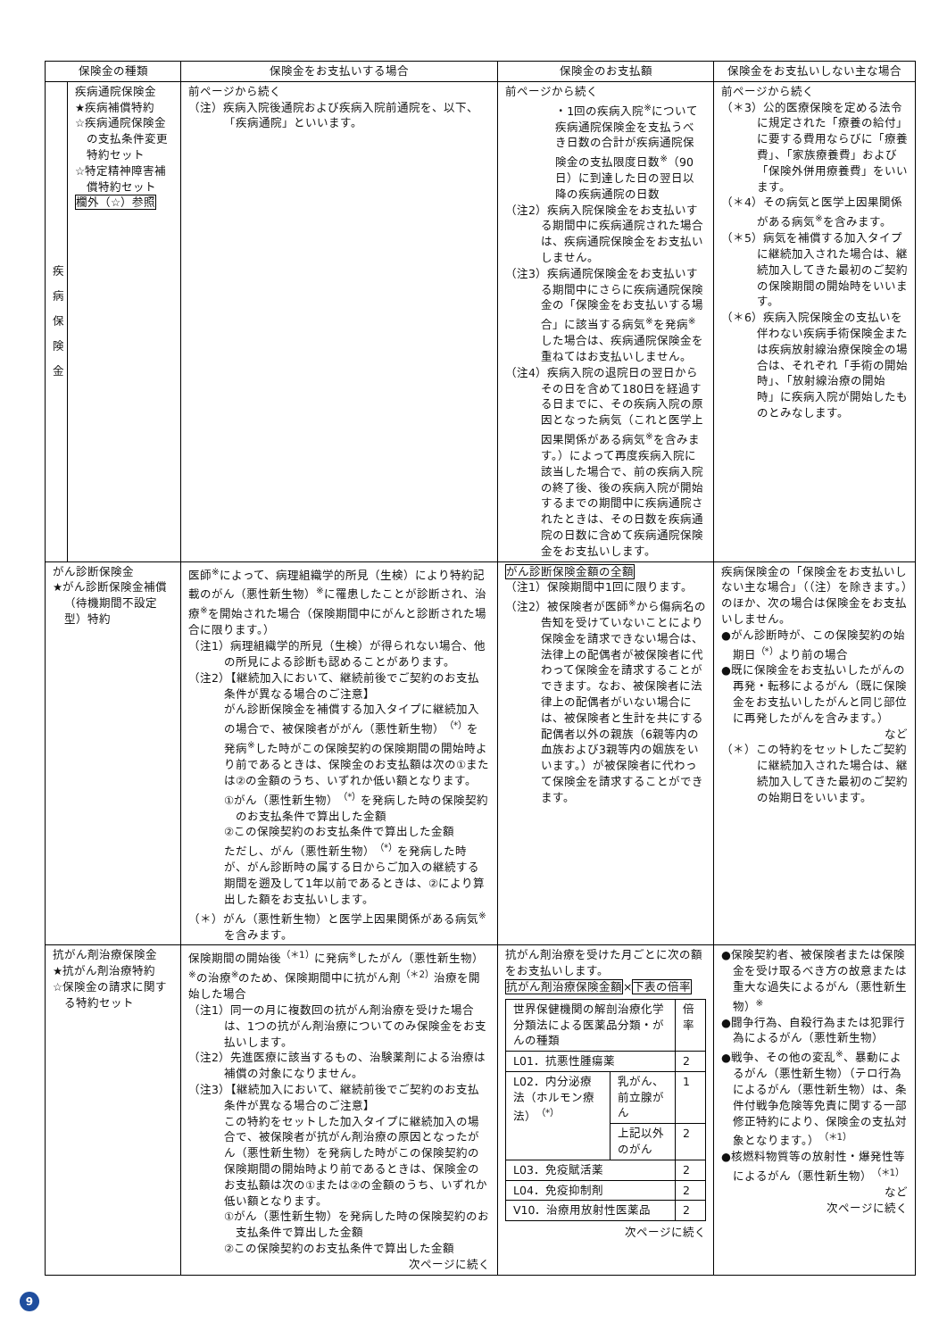| 保険金の種類 | | 保険金をお支払いする場合 | 保険金のお支払額 | 保険金をお支払いしない主な場合 |
| --- | --- | --- | --- | --- |
| 疾 病 保 険 金 | 疾病通院保険金 ★疾病補償特約 ☆疾病通院保険金の支払条件変更特約セット ☆特定精神障害補償特約セット 欄外（☆）参照 | 前ページから続く （注）疾病入院後通院および疾病入院前通院を、以下、「疾病通院」といいます。 | 前ページから続く ・1回の疾病入院<sup>※</sup>について疾病通院保険金を支払うべき日数の合計が疾病通院保険金の支払限度日数<sup>※</sup>（90日）に到達した日の翌日以降の疾病通院の日数 （注2）疾病入院保険金をお支払いする期間中に疾病通院された場合は、疾病通院保険金をお支払いしません。 （注3）疾病通院保険金をお支払いする期間中にさらに疾病通院保険金の「保険金をお支払いする場合」に該当する病気<sup>※</sup>を発病<sup>※</sup>した場合は、疾病通院保険金を重ねてはお支払いしません。 （注4）疾病入院の退院日の翌日からその日を含めて180日を経過する日までに、その疾病入院の原因となった病気（これと医学上因果関係がある病気<sup>※</sup>を含みます。）によって再度疾病入院に該当した場合で、前の疾病入院の終了後、後の疾病入院が開始するまでの期間中に疾病通院されたときは、その日数を疾病通院の日数に含めて疾病通院保険金をお支払いします。 | 前ページから続く （＊3）公的医療保険を定める法令に規定された「療養の給付」に要する費用ならびに「療養費」、「家族療養費」および「保険外併用療養費」をいいます。 （＊4）その病気と医学上因果関係がある病気<sup>※</sup>を含みます。 （＊5）病気を補償する加入タイプに継続加入された場合は、継続加入してきた最初のご契約の保険期間の開始時をいいます。 （＊6）疾病入院保険金の支払いを伴わない疾病手術保険金または疾病放射線治療保険金の場合は、それぞれ「手術の開始時」、「放射線治療の開始時」に疾病入院が開始したものとみなします。 |
| がん診断保険金 ★がん診断保険金補償（待機期間不設定型）特約 | | 医師<sup>※</sup>によって、病理組織学的所見（生検）により特約記載のがん（悪性新生物）<sup>※</sup>に罹患したことが診断され、治療<sup>※</sup>を開始された場合（保険期間中にがんと診断された場合に限ります。） （注1）病理組織学的所見（生検）が得られない場合、他の所見による診断も認めることがあります。 （注2）【継続加入において、継続前後でご契約のお支払条件が異なる場合のご注意】 がん診断保険金を補償する加入タイプに継続加入の場合で、被保険者ががん（悪性新生物）<sup>（*）</sup>を発病<sup>※</sup>した時がこの保険契約の保険期間の開始時より前であるときは、保険金のお支払額は次の①または②の金額のうち、いずれか低い額となります。 ①がん（悪性新生物）<sup>（*）</sup>を発病した時の保険契約のお支払条件で算出した金額 ②この保険契約のお支払条件で算出した金額 ただし、がん（悪性新生物）<sup>（*）</sup>を発病した時が、がん診断時の属する日からご加入の継続する期間を遡及して1年以前であるときは、②により算出した額をお支払いします。 （＊）がん（悪性新生物）と医学上因果関係がある病気<sup>※</sup>を含みます。 | がん診断保険金額の全額 （注1）保険期間中1回に限ります。 （注2）被保険者が医師<sup>※</sup>から傷病名の告知を受けていないことにより保険金を請求できない場合は、法律上の配偶者が被保険者に代わって保険金を請求することができます。なお、被保険者に法律上の配偶者がいない場合には、被保険者と生計を共にする配偶者以外の親族（6親等内の血族および3親等内の姻族をいいます。）が被保険者に代わって保険金を請求することができます。 | 疾病保険金の「保険金をお支払いしない主な場合」（（注）を除きます。）のほか、次の場合は保険金をお支払いしません。 ●がん診断時が、この保険契約の始期日<sup>（*）</sup>より前の場合 ●既に保険金をお支払いしたがんの再発・転移によるがん（既に保険金をお支払いしたがんと同じ部位に再発したがんを含みます。） など （＊）この特約をセットしたご契約に継続加入された場合は、継続加入してきた最初のご契約の始期日をいいます。 |
| 抗がん剤治療保険金 ★抗がん剤治療特約 ☆保険金の請求に関する特約セット | | 保険期間の開始後<sup>（＊1）</sup>に発病<sup>※</sup>したがん（悪性新生物）<sup>※</sup>の治療<sup>※</sup>のため、保険期間中に抗がん剤<sup>（＊2）</sup>治療を開始した場合 （注1）同一の月に複数回の抗がん剤治療を受けた場合は、1つの抗がん剤治療についてのみ保険金をお支払いします。 （注2）先進医療に該当するもの、治験薬剤による治療は補償の対象になりません。 （注3）【継続加入において、継続前後でご契約のお支払条件が異なる場合のご注意】 この特約をセットした加入タイプに継続加入の場合で、被保険者が抗がん剤治療の原因となったがん（悪性新生物）を発病した時がこの保険契約の保険期間の開始時より前であるときは、保険金のお支払額は次の①または②の金額のうち、いずれか低い額となります。 ①がん（悪性新生物）を発病した時の保険契約のお支払条件で算出した金額 ②この保険契約のお支払条件で算出した金額 次ページに続く | 抗がん剤治療を受けた月ごとに次の額をお支払いします。 抗がん剤治療保険金額 × 下表の倍率 / 世界保健機関の解剖治療化学分類法による医薬品分類・がんの種類 / / 倍率 / / L01．抗悪性腫瘍薬 / / 2 / / L02．内分泌療法（ホルモン療法）<sup>（*）</sup> / 乳がん、前立腺がん / 1 / / / 上記以外のがん / 2 / / L03．免疫賦活薬 / / 2 / / L04．免疫抑制剤 / / 2 / / V10．治療用放射性医薬品 / / 2 / 次ページに続く | ●保険契約者、被保険者または保険金を受け取るべき方の故意または重大な過失によるがん（悪性新生物）<sup>※</sup> ●闘争行為、自殺行為または犯罪行為によるがん（悪性新生物） ●戦争、その他の変乱<sup>※</sup>、暴動によるがん（悪性新生物）（テロ行為によるがん（悪性新生物）は、条件付戦争危険等免責に関する一部修正特約により、保険金の支払対象となります。）<sup>（＊1）</sup> ●核燃料物質等の放射性・爆発性等によるがん（悪性新生物）<sup>（＊1）</sup> など 次ページに続く |
9